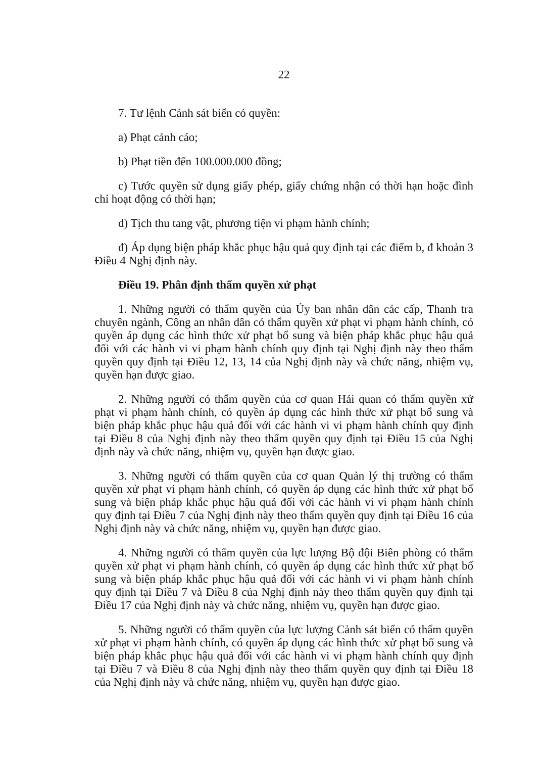22
7. Tư lệnh Cảnh sát biển có quyền:
a) Phạt cảnh cáo;
b) Phạt tiền đến 100.000.000 đồng;
c) Tước quyền sử dụng giấy phép, giấy chứng nhận có thời hạn hoặc đình chỉ hoạt động có thời hạn;
d) Tịch thu tang vật, phương tiện vi phạm hành chính;
đ) Áp dụng biện pháp khắc phục hậu quả quy định tại các điểm b, đ khoản 3 Điều 4 Nghị định này.
Điều 19. Phân định thẩm quyền xử phạt
1. Những người có thẩm quyền của Ủy ban nhân dân các cấp, Thanh tra chuyên ngành, Công an nhân dân có thẩm quyền xử phạt vi phạm hành chính, có quyền áp dụng các hình thức xử phạt bổ sung và biện pháp khắc phục hậu quả đối với các hành vi vi phạm hành chính quy định tại Nghị định này theo thẩm quyền quy định tại Điều 12, 13, 14 của Nghị định này và chức năng, nhiệm vụ, quyền hạn được giao.
2. Những người có thẩm quyền của cơ quan Hải quan có thẩm quyền xử phạt vi phạm hành chính, có quyền áp dụng các hình thức xử phạt bổ sung và biện pháp khắc phục hậu quả đối với các hành vi vi phạm hành chính quy định tại Điều 8 của Nghị định này theo thẩm quyền quy định tại Điều 15 của Nghị định này và chức năng, nhiệm vụ, quyền hạn được giao.
3. Những người có thẩm quyền của cơ quan Quản lý thị trường có thẩm quyền xử phạt vi phạm hành chính, có quyền áp dụng các hình thức xử phạt bổ sung và biện pháp khắc phục hậu quả đối với các hành vi vi phạm hành chính quy định tại Điều 7 của Nghị định này theo thẩm quyền quy định tại Điều 16 của Nghị định này và chức năng, nhiệm vụ, quyền hạn được giao.
4. Những người có thẩm quyền của lực lượng Bộ đội Biên phòng có thẩm quyền xử phạt vi phạm hành chính, có quyền áp dụng các hình thức xử phạt bổ sung và biện pháp khắc phục hậu quả đối với các hành vi vi phạm hành chính quy định tại Điều 7 và Điều 8 của Nghị định này theo thẩm quyền quy định tại Điều 17 của Nghị định này và chức năng, nhiệm vụ, quyền hạn được giao.
5. Những người có thẩm quyền của lực lượng Cảnh sát biển có thẩm quyền xử phạt vi phạm hành chính, có quyền áp dụng các hình thức xử phạt bổ sung và biện pháp khắc phục hậu quả đối với các hành vi vi phạm hành chính quy định tại Điều 7 và Điều 8 của Nghị định này theo thẩm quyền quy định tại Điều 18 của Nghị định này và chức năng, nhiệm vụ, quyền hạn được giao.